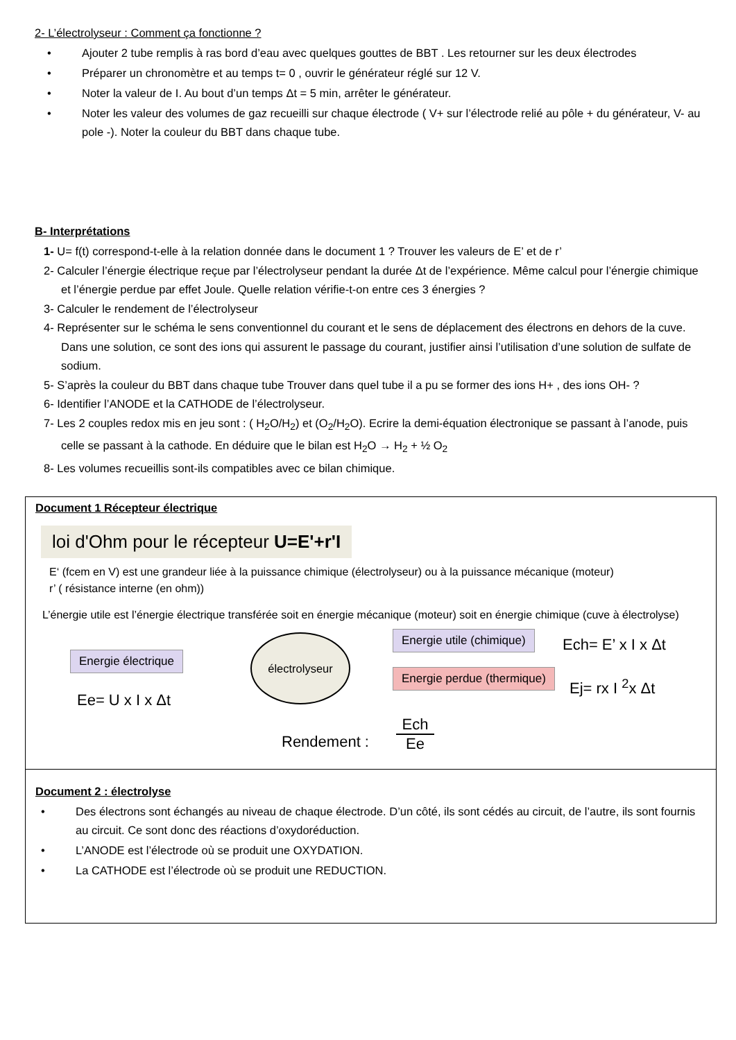2- L’électrolyseur : Comment ça fonctionne ?
• Ajouter 2 tube remplis à ras bord d’eau avec quelques gouttes de BBT . Les retourner sur les deux électrodes
• Préparer un chronomètre et au temps t= 0 , ouvrir le générateur réglé sur 12 V.
• Noter la valeur de I. Au bout d’un temps Δt = 5 min, arrêter le générateur.
• Noter les valeur des volumes de gaz recueilli sur chaque électrode ( V+ sur l’électrode relié au pôle + du générateur, V- au pole -). Noter la couleur du BBT dans chaque tube.
B- Interprétations
1- U= f(t) correspond-t-elle à la relation donnée dans le document 1 ? Trouver les valeurs de E’ et de r’
2- Calculer l’énergie électrique reçue par l’électrolyseur pendant la durée Δt de l’expérience. Même calcul pour l’énergie chimique et l’énergie perdue par effet Joule. Quelle relation vérifie-t-on entre ces 3 énergies ?
3- Calculer le rendement de l’électrolyseur
4- Représenter sur le schéma le sens conventionnel du courant et le sens de déplacement des électrons en dehors de la cuve. Dans une solution, ce sont des ions qui assurent le passage du courant, justifier ainsi l’utilisation d’une solution de sulfate de sodium.
5- S’après la couleur du BBT dans chaque tube Trouver dans quel tube il a pu se former des ions H+ , des ions OH- ?
6- Identifier l’ANODE et la CATHODE de l’électrolyseur.
7- Les 2 couples redox mis en jeu sont : ( H<sub>2</sub>O/H<sub>2</sub>) et (O<sub>2</sub>/H<sub>2</sub>O). Ecrire la demi-équation électronique se passant à l’anode, puis celle se passant à la cathode. En déduire que le bilan est H<sub>2</sub>O → H<sub>2</sub> + ½ O<sub>2</sub>
8- Les volumes recueillis sont-ils compatibles avec ce bilan chimique.
Document 1 Récepteur électrique
loi d'Ohm pour le récepteur U=E'+r'I
E‘ (fcem en V) est une grandeur liée à la puissance chimique (électrolyseur) ou à la puissance mécanique (moteur)
r’ ( résistance interne (en ohm))
L’énergie utile est l’énergie électrique transférée soit en énergie mécanique (moteur) soit en énergie chimique (cuve à électrolyse)
Energie électrique
électrolyseur Energie utile (chimique)
Energie perdue (thermique)
Ech= E’ x I x Δt
Ej= rx I <sup>2</sup>x Δt
Ee= U x I x Δt
Rendement :
Ech
Ee
Document 2 : électrolyse
• Des électrons sont échangés au niveau de chaque électrode. D’un côté, ils sont cédés au circuit, de l’autre, ils sont fournis au circuit. Ce sont donc des réactions d’oxydoréduction.
• L’ANODE est l’électrode où se produit une OXYDATION.
• La CATHODE est l’électrode où se produit une REDUCTION.